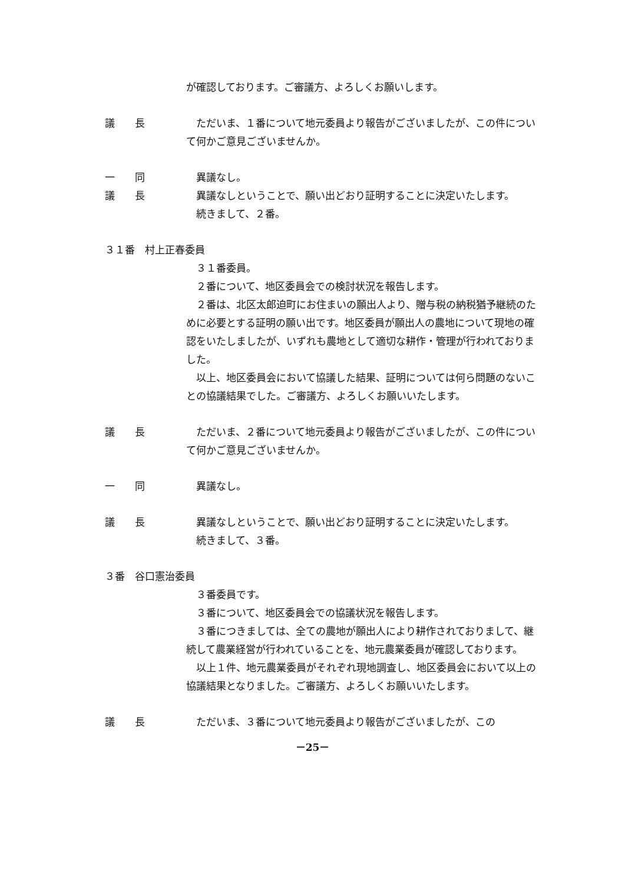が確認しております。ご審議方、よろしくお願いします。
議　　長 ただいま、１番について地元委員より報告がございましたが、この件について何かご意見ございませんか。
一　　同 異議なし。
議　　長 異議なしということで、願い出どおり証明することに決定いたします。
続きまして、２番。
３１番　村上正春委員
３１番委員。
２番について、地区委員会での検討状況を報告します。
２番は、北区太郎迫町にお住まいの願出人より、贈与税の納税猶予継続のために必要とする証明の願い出です。地区委員が願出人の農地について現地の確認をいたしましたが、いずれも農地として適切な耕作・管理が行われておりました。
以上、地区委員会において協議した結果、証明については何ら問題のないことの協議結果でした。ご審議方、よろしくお願いいたします。
議　　長 ただいま、２番について地元委員より報告がございましたが、この件について何かご意見ございませんか。
一　　同 異議なし。
議　　長 異議なしということで、願い出どおり証明することに決定いたします。
続きまして、３番。
３番　谷口憲治委員
３番委員です。
３番について、地区委員会での協議状況を報告します。
３番につきましては、全ての農地が願出人により耕作されておりまして、継続して農業経営が行われていることを、地元農業委員が確認しております。
以上１件、地元農業委員がそれぞれ現地調査し、地区委員会において以上の協議結果となりました。ご審議方、よろしくお願いいたします。
議　　長 ただいま、３番について地元委員より報告がございましたが、この
－25－